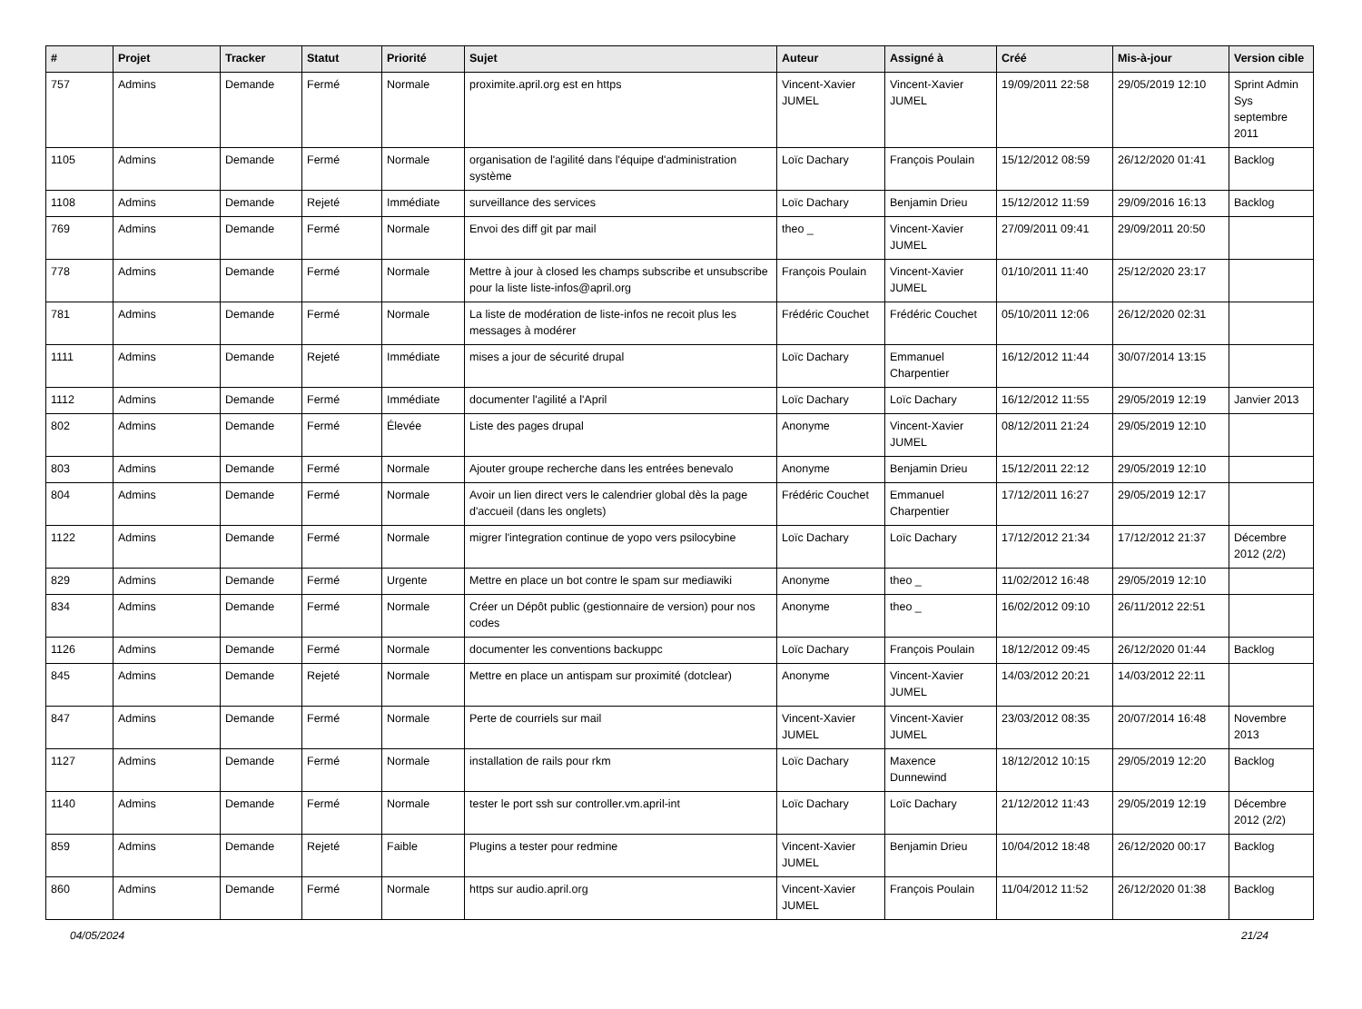| # | Projet | Tracker | Statut | Priorité | Sujet | Auteur | Assigné à | Créé | Mis-à-jour | Version cible |
| --- | --- | --- | --- | --- | --- | --- | --- | --- | --- | --- |
| 757 | Admins | Demande | Fermé | Normale | proximite.april.org est en https | Vincent-Xavier JUMEL | Vincent-Xavier JUMEL | 19/09/2011 22:58 | 29/05/2019 12:10 | Sprint Admin Sys septembre 2011 |
| 1105 | Admins | Demande | Fermé | Normale | organisation de l'agilité dans l'équipe d'administration système | Loïc Dachary | François Poulain | 15/12/2012 08:59 | 26/12/2020 01:41 | Backlog |
| 1108 | Admins | Demande | Rejeté | Immédiate | surveillance des services | Loïc Dachary | Benjamin Drieu | 15/12/2012 11:59 | 29/09/2016 16:13 | Backlog |
| 769 | Admins | Demande | Fermé | Normale | Envoi des diff git par mail | theo _ | Vincent-Xavier JUMEL | 27/09/2011 09:41 | 29/09/2011 20:50 | |
| 778 | Admins | Demande | Fermé | Normale | Mettre à jour à closed les champs subscribe et unsubscribe pour la liste liste-infos@april.org | François Poulain | Vincent-Xavier JUMEL | 01/10/2011 11:40 | 25/12/2020 23:17 | |
| 781 | Admins | Demande | Fermé | Normale | La liste de modération de liste-infos ne recoit plus les messages à modérer | Frédéric Couchet | Frédéric Couchet | 05/10/2011 12:06 | 26/12/2020 02:31 | |
| 1111 | Admins | Demande | Rejeté | Immédiate | mises a jour de sécurité drupal | Loïc Dachary | Emmanuel Charpentier | 16/12/2012 11:44 | 30/07/2014 13:15 | |
| 1112 | Admins | Demande | Fermé | Immédiate | documenter l'agilité a l'April | Loïc Dachary | Loïc Dachary | 16/12/2012 11:55 | 29/05/2019 12:19 | Janvier 2013 |
| 802 | Admins | Demande | Fermé | Élevée | Liste des pages drupal | Anonyme | Vincent-Xavier JUMEL | 08/12/2011 21:24 | 29/05/2019 12:10 | |
| 803 | Admins | Demande | Fermé | Normale | Ajouter groupe recherche dans les entrées benevalo | Anonyme | Benjamin Drieu | 15/12/2011 22:12 | 29/05/2019 12:10 | |
| 804 | Admins | Demande | Fermé | Normale | Avoir un lien direct vers le calendrier global dès la page d'accueil (dans les onglets) | Frédéric Couchet | Emmanuel Charpentier | 17/12/2011 16:27 | 29/05/2019 12:17 | |
| 1122 | Admins | Demande | Fermé | Normale | migrer l'integration continue de yopo vers psilocybine | Loïc Dachary | Loïc Dachary | 17/12/2012 21:34 | 17/12/2012 21:37 | Décembre 2012 (2/2) |
| 829 | Admins | Demande | Fermé | Urgente | Mettre en place un bot contre le spam sur mediawiki | Anonyme | theo _ | 11/02/2012 16:48 | 29/05/2019 12:10 | |
| 834 | Admins | Demande | Fermé | Normale | Créer un Dépôt public (gestionnaire de version) pour nos codes | Anonyme | theo _ | 16/02/2012 09:10 | 26/11/2012 22:51 | |
| 1126 | Admins | Demande | Fermé | Normale | documenter les conventions backuppc | Loïc Dachary | François Poulain | 18/12/2012 09:45 | 26/12/2020 01:44 | Backlog |
| 845 | Admins | Demande | Rejeté | Normale | Mettre en place un antispam sur proximité (dotclear) | Anonyme | Vincent-Xavier JUMEL | 14/03/2012 20:21 | 14/03/2012 22:11 | |
| 847 | Admins | Demande | Fermé | Normale | Perte de courriels sur mail | Vincent-Xavier JUMEL | Vincent-Xavier JUMEL | 23/03/2012 08:35 | 20/07/2014 16:48 | Novembre 2013 |
| 1127 | Admins | Demande | Fermé | Normale | installation de rails pour rkm | Loïc Dachary | Maxence Dunnewind | 18/12/2012 10:15 | 29/05/2019 12:20 | Backlog |
| 1140 | Admins | Demande | Fermé | Normale | tester le port ssh sur controller.vm.april-int | Loïc Dachary | Loïc Dachary | 21/12/2012 11:43 | 29/05/2019 12:19 | Décembre 2012 (2/2) |
| 859 | Admins | Demande | Rejeté | Faible | Plugins a tester pour redmine | Vincent-Xavier JUMEL | Benjamin Drieu | 10/04/2012 18:48 | 26/12/2020 00:17 | Backlog |
| 860 | Admins | Demande | Fermé | Normale | https sur audio.april.org | Vincent-Xavier JUMEL | François Poulain | 11/04/2012 11:52 | 26/12/2020 01:38 | Backlog |
04/05/2024 21/24